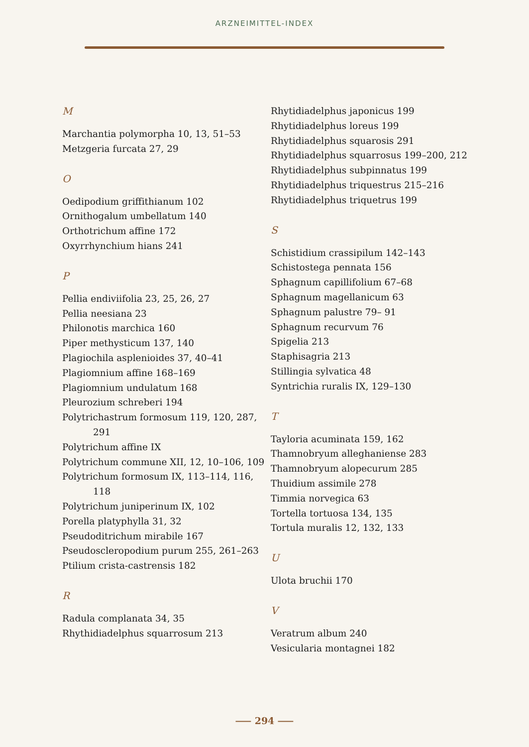ARZNEIMITTEL-INDEX
M
Marchantia polymorpha 10, 13, 51–53
Metzgeria furcata 27, 29
O
Oedipodium griffithianum 102
Ornithogalum umbellatum 140
Orthotrichum affine 172
Oxyrrhynchium hians 241
P
Pellia endiviifolia 23, 25, 26, 27
Pellia neesiana 23
Philonotis marchica 160
Piper methysticum 137, 140
Plagiochila asplenioides 37, 40–41
Plagiomnium affine 168–169
Plagiomnium undulatum 168
Pleurozium schreberi 194
Polytrichastrum formosum 119, 120, 287, 291
Polytrichum affine IX
Polytrichum commune XII, 12, 10–106, 109
Polytrichum formosum IX, 113–114, 116, 118
Polytrichum juniperinum IX, 102
Porella platyphylla 31, 32
Pseudoditrichum mirabile 167
Pseudoscleropodium purum 255, 261–263
Ptilium crista-castrensis 182
R
Radula complanata 34, 35
Rhythidiadelphus squarrosum 213
Rhytidiadelphus japonicus 199
Rhytidiadelphus loreus 199
Rhytidiadelphus squarosis 291
Rhytidiadelphus squarrosus 199–200, 212
Rhytidiadelphus subpinnatus 199
Rhytidiadelphus triquestrus 215–216
Rhytidiadelphus triquetrus 199
S
Schistidium crassipilum 142–143
Schistostega pennata 156
Sphagnum capillifolium 67–68
Sphagnum magellanicum 63
Sphagnum palustre 79– 91
Sphagnum recurvum 76
Spigelia 213
Staphisagria 213
Stillingia sylvatica 48
Syntrichia ruralis IX, 129–130
T
Tayloria acuminata 159, 162
Thamnobryum alleghaniense 283
Thamnobryum alopecurum 285
Thuidium assimile 278
Timmia norvegica 63
Tortella tortuosa 134, 135
Tortula muralis 12, 132, 133
U
Ulota bruchii 170
V
Veratrum album 240
Vesicularia montagnei 182
⸺ 294 ⸺